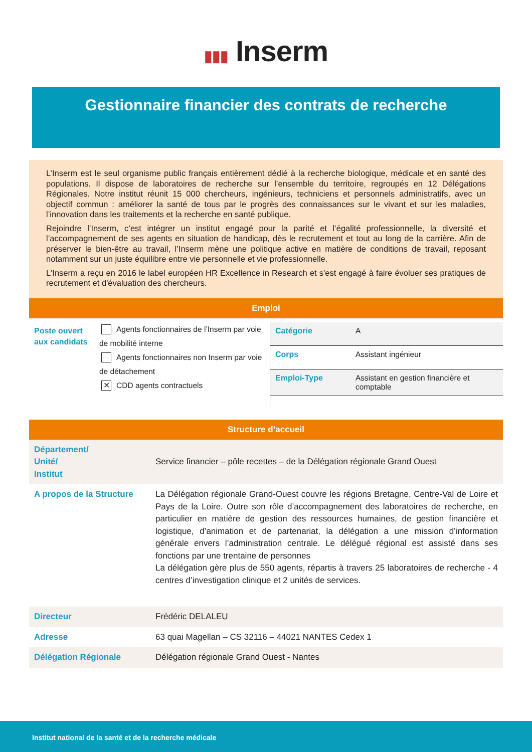▮▮▮ Inserm
Gestionnaire financier des contrats de recherche
L’Inserm est le seul organisme public français entièrement dédié à la recherche biologique, médicale et en santé des populations. Il dispose de laboratoires de recherche sur l’ensemble du territoire, regroupés en 12 Délégations Régionales. Notre institut réunit 15 000 chercheurs, ingénieurs, techniciens et personnels administratifs, avec un objectif commun : améliorer la santé de tous par le progrès des connaissances sur le vivant et sur les maladies, l’innovation dans les traitements et la recherche en santé publique.
Rejoindre l’Inserm, c’est intégrer un institut engagé pour la parité et l’égalité professionnelle, la diversité et l’accompagnement de ses agents en situation de handicap, dès le recrutement et tout au long de la carrière. Afin de préserver le bien-être au travail, l’Inserm mène une politique active en matière de conditions de travail, reposant notamment sur un juste équilibre entre vie personnelle et vie professionnelle.
L'Inserm a reçu en 2016 le label européen HR Excellence in Research et s'est engagé à faire évoluer ses pratiques de recrutement et d'évaluation des chercheurs.
Emploi
Poste ouvert aux candidats
Agents fonctionnaires de l’Inserm par voie de mobilité interne
Agents fonctionnaires non Inserm par voie de détachement
✕ CDD agents contractuels
| Catégorie | A |
| Corps | Assistant ingénieur |
| Emploi-Type | Assistant en gestion financière et comptable |
Structure d’accueil
| Département/ Unité/ Institut | Service financier – pôle recettes – de la Délégation régionale Grand Ouest |
| A propos de la Structure | La Délégation régionale Grand-Ouest couvre les régions Bretagne, Centre-Val de Loire et Pays de la Loire. Outre son rôle d’accompagnement des laboratoires de recherche, en particulier en matière de gestion des ressources humaines, de gestion financière et logistique, d’animation et de partenariat, la délégation a une mission d’information générale envers l’administration centrale. Le délégué régional est assisté dans ses fonctions par une trentaine de personnes La délégation gère plus de 550 agents, répartis à travers 25 laboratoires de recherche - 4 centres d’investigation clinique et 2 unités de services. |
| Directeur | Frédéric DELALEU |
| Adresse | 63 quai Magellan – CS 32116 – 44021 NANTES Cedex 1 |
| Délégation Régionale | Délégation régionale Grand Ouest - Nantes |
Institut national de la santé et de la recherche médicale